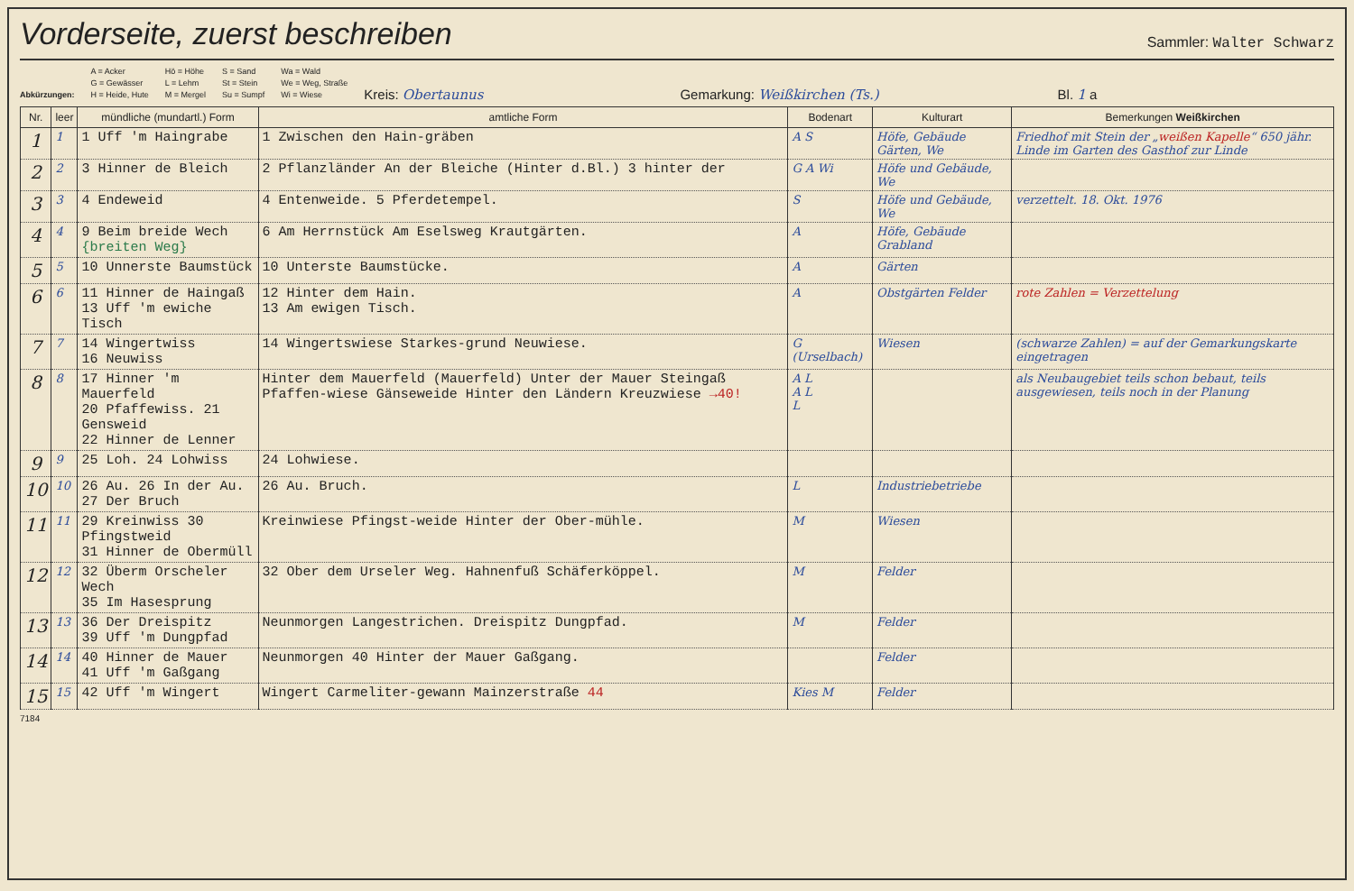Vorderseite, zuerst beschreiben Sammler: Walter Schwarz
Abkürzungen:
A = Acker
G = Gewässer
H = Heide, Hute
Hö = Höhe
L = Lehm
M = Mergel
S = Sand
St = Stein
Su = Sumpf
Wa = Wald
We = Weg, Straße
Wi = Wiese
Kreis: Obertaunus
Gemarkung: Weißkirchen (Ts.)
Bl. 1 a
| Nr. | leer | mündliche (mundartl.) Form | amtliche Form | Bodenart | Kulturart | Bemerkungen Weißkirchen |
| --- | --- | --- | --- | --- | --- | --- |
| 1 | 1 | 1 Uff 'm Haingrabe | 1 Zwischen den Hain-gräben | A S | Höfe, Gebäude Gärten, We | Friedhof mit Stein der „ weißen Kapelle “ 650 jähr. Linde im Garten des Gasthof zur Linde |
| 2 | 2 | 3 Hinner de Bleich | 2 Pflanzländer An der Bleiche (Hinter d.Bl.) 3 hinter der | G A Wi | Höfe und Gebäude, We | |
| 3 | 3 | 4 Endeweid | 4 Entenweide. 5 Pferdetempel. | S | Höfe und Gebäude, We | verzettelt. 18. Okt. 1976 |
| 4 | 4 | 9 Beim breide Wech {breiten Weg} | 6 Am Herrnstück Am Eselsweg Krautgärten. | A | Höfe, Gebäude Grabland | |
| 5 | 5 | 10 Unnerste Baumstück | 10 Unterste Baumstücke. | A | Gärten | |
| 6 | 6 | 11 Hinner de Haingaß 13 Uff 'm ewiche Tisch | 12 Hinter dem Hain. 13 Am ewigen Tisch. | A | Obstgärten Felder | rote Zahlen = Verzettelung |
| 7 | 7 | 14 Wingertwiss 16 Neuwiss | 14 Wingertswiese Starkes-grund Neuwiese. | G (Urselbach) | Wiesen | (schwarze Zahlen) = auf der Gemarkungskarte eingetragen |
| 8 | 8 | 17 Hinner 'm Mauerfeld 20 Pfaffewiss. 21 Gensweid 22 Hinner de Lenner | Hinter dem Mauerfeld (Mauerfeld) Unter der Mauer Steingaß Pfaffen-wiese Gänseweide Hinter den Ländern Kreuzwiese →40! | A L A L L | | als Neubaugebiet teils schon bebaut, teils ausgewiesen, teils noch in der Planung |
| 9 | 9 | 25 Loh. 24 Lohwiss | 24 Lohwiese. | | | |
| 10 | 10 | 26 Au. 26 In der Au. 27 Der Bruch | 26 Au. Bruch. | L | Industriebetriebe | |
| 11 | 11 | 29 Kreinwiss 30 Pfingstweid 31 Hinner de Obermüll | Kreinwiese Pfingst-weide Hinter der Ober-mühle. | M | Wiesen | |
| 12 | 12 | 32 Überm Orscheler Wech 35 Im Hasesprung | 32 Ober dem Urseler Weg. Hahnenfuß Schäferköppel. | M | Felder | |
| 13 | 13 | 36 Der Dreispitz 39 Uff 'm Dungpfad | Neunmorgen Langestrichen. Dreispitz Dungpfad. | M | Felder | |
| 14 | 14 | 40 Hinner de Mauer 41 Uff 'm Gaßgang | Neunmorgen 40 Hinter der Mauer Gaßgang. | | Felder | |
| 15 | 15 | 42 Uff 'm Wingert | Wingert Carmeliter-gewann Mainzerstraße 44 | Kies M | Felder | |
7184